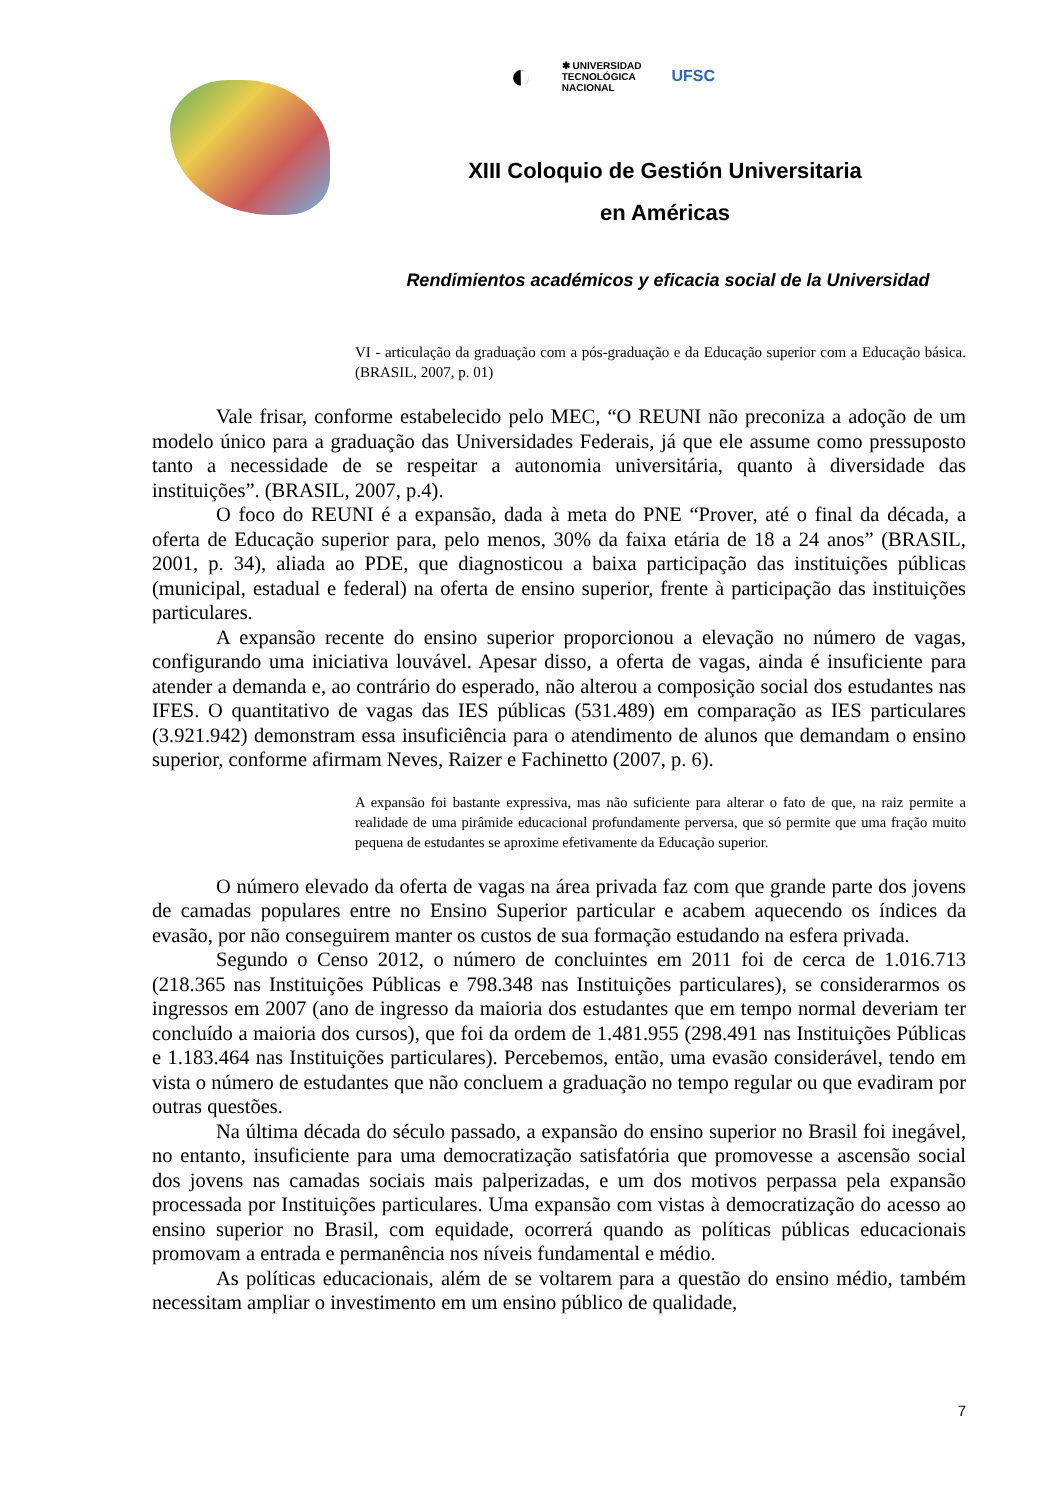◐
✱ UNIVERSIDAD
TECNOLÓGICA
NACIONAL
UFSC
XIII Coloquio de Gestión Universitaria
en Américas
Rendimientos académicos y eficacia social de la Universidad
VI - articulação da graduação com a pós-graduação e da Educação superior com a Educação básica. (BRASIL, 2007, p. 01)
Vale frisar, conforme estabelecido pelo MEC, “O REUNI não preconiza a adoção de um modelo único para a graduação das Universidades Federais, já que ele assume como pressuposto tanto a necessidade de se respeitar a autonomia universitária, quanto à diversidade das instituições”. (BRASIL, 2007, p.4).
O foco do REUNI é a expansão, dada à meta do PNE “Prover, até o final da década, a oferta de Educação superior para, pelo menos, 30% da faixa etária de 18 a 24 anos” (BRASIL, 2001, p. 34), aliada ao PDE, que diagnosticou a baixa participação das instituições públicas (municipal, estadual e federal) na oferta de ensino superior, frente à participação das instituições particulares.
A expansão recente do ensino superior proporcionou a elevação no número de vagas, configurando uma iniciativa louvável. Apesar disso, a oferta de vagas, ainda é insuficiente para atender a demanda e, ao contrário do esperado, não alterou a composição social dos estudantes nas IFES. O quantitativo de vagas das IES públicas (531.489) em comparação as IES particulares (3.921.942) demonstram essa insuficiência para o atendimento de alunos que demandam o ensino superior, conforme afirmam Neves, Raizer e Fachinetto (2007, p. 6).
A expansão foi bastante expressiva, mas não suficiente para alterar o fato de que, na raiz permite a realidade de uma pirâmide educacional profundamente perversa, que só permite que uma fração muito pequena de estudantes se aproxime efetivamente da Educação superior.
O número elevado da oferta de vagas na área privada faz com que grande parte dos jovens de camadas populares entre no Ensino Superior particular e acabem aquecendo os índices da evasão, por não conseguirem manter os custos de sua formação estudando na esfera privada.
Segundo o Censo 2012, o número de concluintes em 2011 foi de cerca de 1.016.713 (218.365 nas Instituições Públicas e 798.348 nas Instituições particulares), se considerarmos os ingressos em 2007 (ano de ingresso da maioria dos estudantes que em tempo normal deveriam ter concluído a maioria dos cursos), que foi da ordem de 1.481.955 (298.491 nas Instituições Públicas e 1.183.464 nas Instituições particulares). Percebemos, então, uma evasão considerável, tendo em vista o número de estudantes que não concluem a graduação no tempo regular ou que evadiram por outras questões.
Na última década do século passado, a expansão do ensino superior no Brasil foi inegável, no entanto, insuficiente para uma democratização satisfatória que promovesse a ascensão social dos jovens nas camadas sociais mais palperizadas, e um dos motivos perpassa pela expansão processada por Instituições particulares. Uma expansão com vistas à democratização do acesso ao ensino superior no Brasil, com equidade, ocorrerá quando as políticas públicas educacionais promovam a entrada e permanência nos níveis fundamental e médio.
As políticas educacionais, além de se voltarem para a questão do ensino médio, também necessitam ampliar o investimento em um ensino público de qualidade,
7